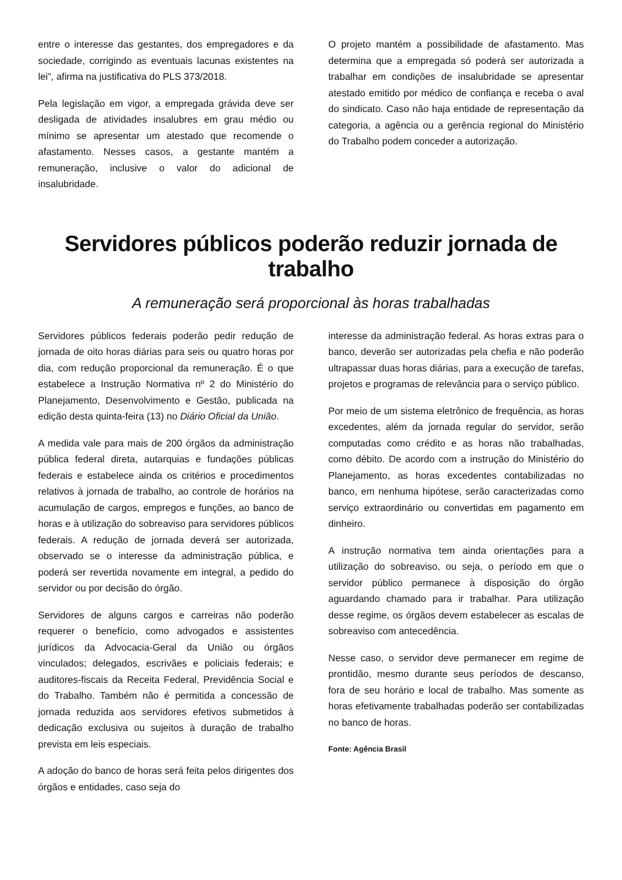entre o interesse das gestantes, dos empregadores e da sociedade, corrigindo as eventuais lacunas existentes na lei”, afirma na justificativa do PLS 373/2018.
Pela legislação em vigor, a empregada grávida deve ser desligada de atividades insalubres em grau médio ou mínimo se apresentar um atestado que recomende o afastamento. Nesses casos, a gestante mantém a remuneração, inclusive o valor do adicional de insalubridade.
O projeto mantém a possibilidade de afastamento. Mas determina que a empregada só poderá ser autorizada a trabalhar em condições de insalubridade se apresentar atestado emitido por médico de confiança e receba o aval do sindicato. Caso não haja entidade de representação da categoria, a agência ou a gerência regional do Ministério do Trabalho podem conceder a autorização.
Servidores públicos poderão reduzir jornada de trabalho
A remuneração será proporcional às horas trabalhadas
Servidores públicos federais poderão pedir redução de jornada de oito horas diárias para seis ou quatro horas por dia, com redução proporcional da remuneração. É o que estabelece a Instrução Normativa nº 2 do Ministério do Planejamento, Desenvolvimento e Gestão, publicada na edição desta quinta-feira (13) no Diário Oficial da União.
A medida vale para mais de 200 órgãos da administração pública federal direta, autarquias e fundações públicas federais e estabelece ainda os critérios e procedimentos relativos à jornada de trabalho, ao controle de horários na acumulação de cargos, empregos e funções, ao banco de horas e à utilização do sobreaviso para servidores públicos federais. A redução de jornada deverá ser autorizada, observado se o interesse da administração pública, e poderá ser revertida novamente em integral, a pedido do servidor ou por decisão do órgão.
Servidores de alguns cargos e carreiras não poderão requerer o benefício, como advogados e assistentes jurídicos da Advocacia-Geral da União ou órgãos vinculados; delegados, escrivães e policiais federais; e auditores-fiscais da Receita Federal, Previdência Social e do Trabalho. Também não é permitida a concessão de jornada reduzida aos servidores efetivos submetidos à dedicação exclusiva ou sujeitos à duração de trabalho prevista em leis especiais.
A adoção do banco de horas será feita pelos dirigentes dos órgãos e entidades, caso seja do
interesse da administração federal. As horas extras para o banco, deverão ser autorizadas pela chefia e não poderão ultrapassar duas horas diárias, para a execução de tarefas, projetos e programas de relevância para o serviço público.
Por meio de um sistema eletrônico de frequência, as horas excedentes, além da jornada regular do servidor, serão computadas como crédito e as horas não trabalhadas, como débito. De acordo com a instrução do Ministério do Planejamento, as horas excedentes contabilizadas no banco, em nenhuma hipótese, serão caracterizadas como serviço extraordinário ou convertidas em pagamento em dinheiro.
A instrução normativa tem ainda orientações para a utilização do sobreaviso, ou seja, o período em que o servidor público permanece à disposição do órgão aguardando chamado para ir trabalhar. Para utilização desse regime, os órgãos devem estabelecer as escalas de sobreaviso com antecedência.
Nesse caso, o servidor deve permanecer em regime de prontidão, mesmo durante seus períodos de descanso, fora de seu horário e local de trabalho. Mas somente as horas efetivamente trabalhadas poderão ser contabilizadas no banco de horas.
Fonte: Agência Brasil